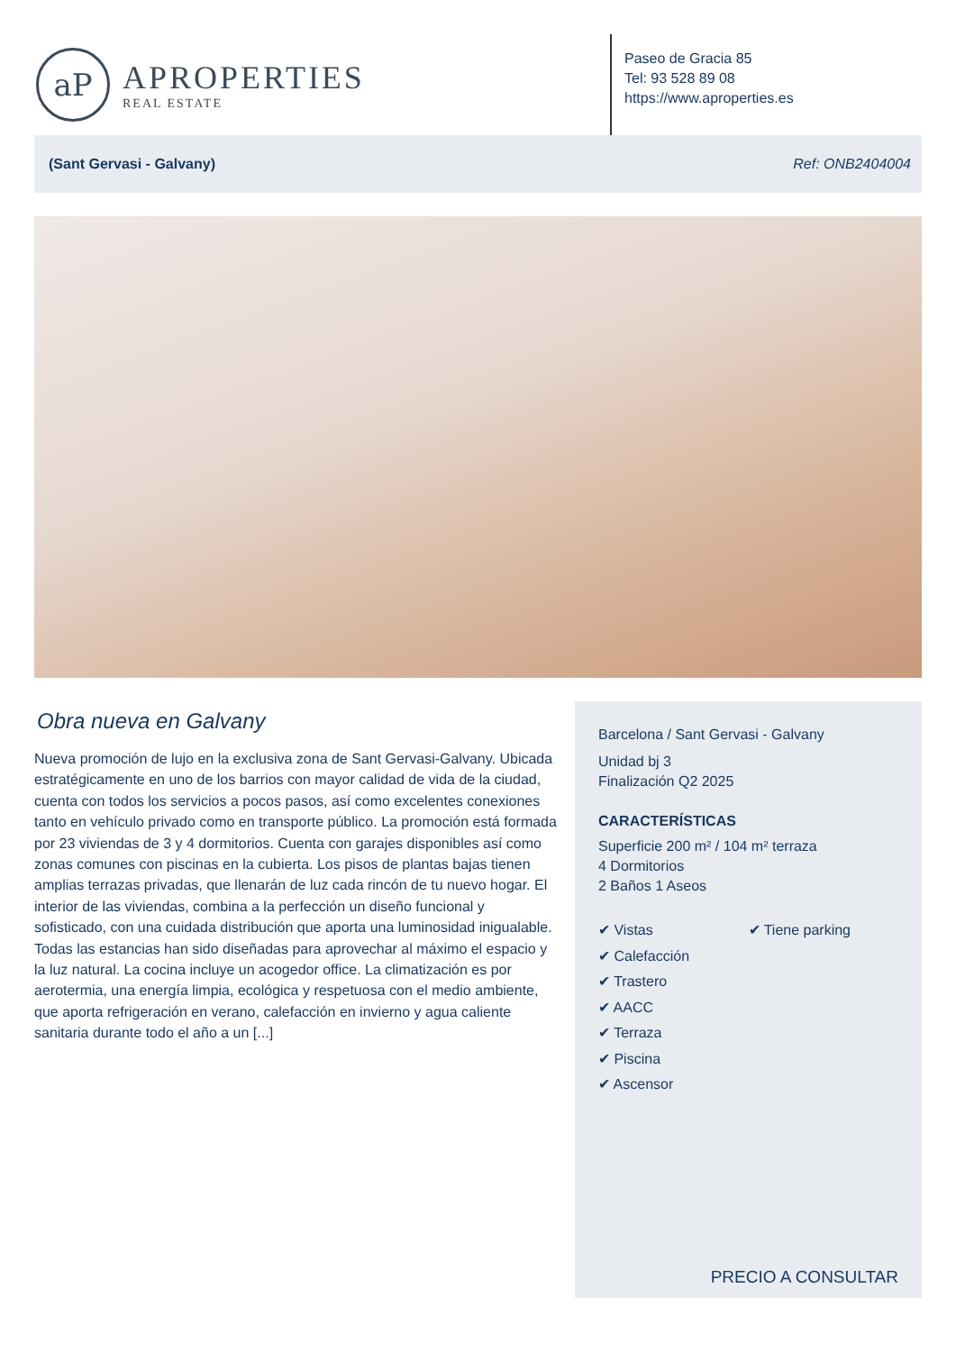aP
APROPERTIES
REAL ESTATE
Paseo de Gracia 85
Tel: 93 528 89 08
https://www.aproperties.es
(Sant Gervasi - Galvany) Ref: ONB2404004
Obra nueva en Galvany
Nueva promoción de lujo en la exclusiva zona de Sant Gervasi-Galvany. Ubicada estratégicamente en uno de los barrios con mayor calidad de vida de la ciudad, cuenta con todos los servicios a pocos pasos, así como excelentes conexiones tanto en vehículo privado como en transporte público. La promoción está formada por 23 viviendas de 3 y 4 dormitorios. Cuenta con garajes disponibles así como zonas comunes con piscinas en la cubierta. Los pisos de plantas bajas tienen amplias terrazas privadas, que llenarán de luz cada rincón de tu nuevo hogar. El interior de las viviendas, combina a la perfección un diseño funcional y sofisticado, con una cuidada distribución que aporta una luminosidad inigualable. Todas las estancias han sido diseñadas para aprovechar al máximo el espacio y la luz natural. La cocina incluye un acogedor office. La climatización es por aerotermia, una energía limpia, ecológica y respetuosa con el medio ambiente, que aporta refrigeración en verano, calefacción en invierno y agua caliente sanitaria durante todo el año a un [...]
Barcelona / Sant Gervasi - Galvany
Unidad bj 3
Finalización Q2 2025
CARACTERÍSTICAS
Superficie 200 m² / 104 m² terraza
4 Dormitorios
2 Baños 1 Aseos
✔ Vistas
✔ Calefacción
✔ Trastero
✔ AACC
✔ Terraza
✔ Piscina
✔ Ascensor
✔ Tiene parking
PRECIO A CONSULTAR